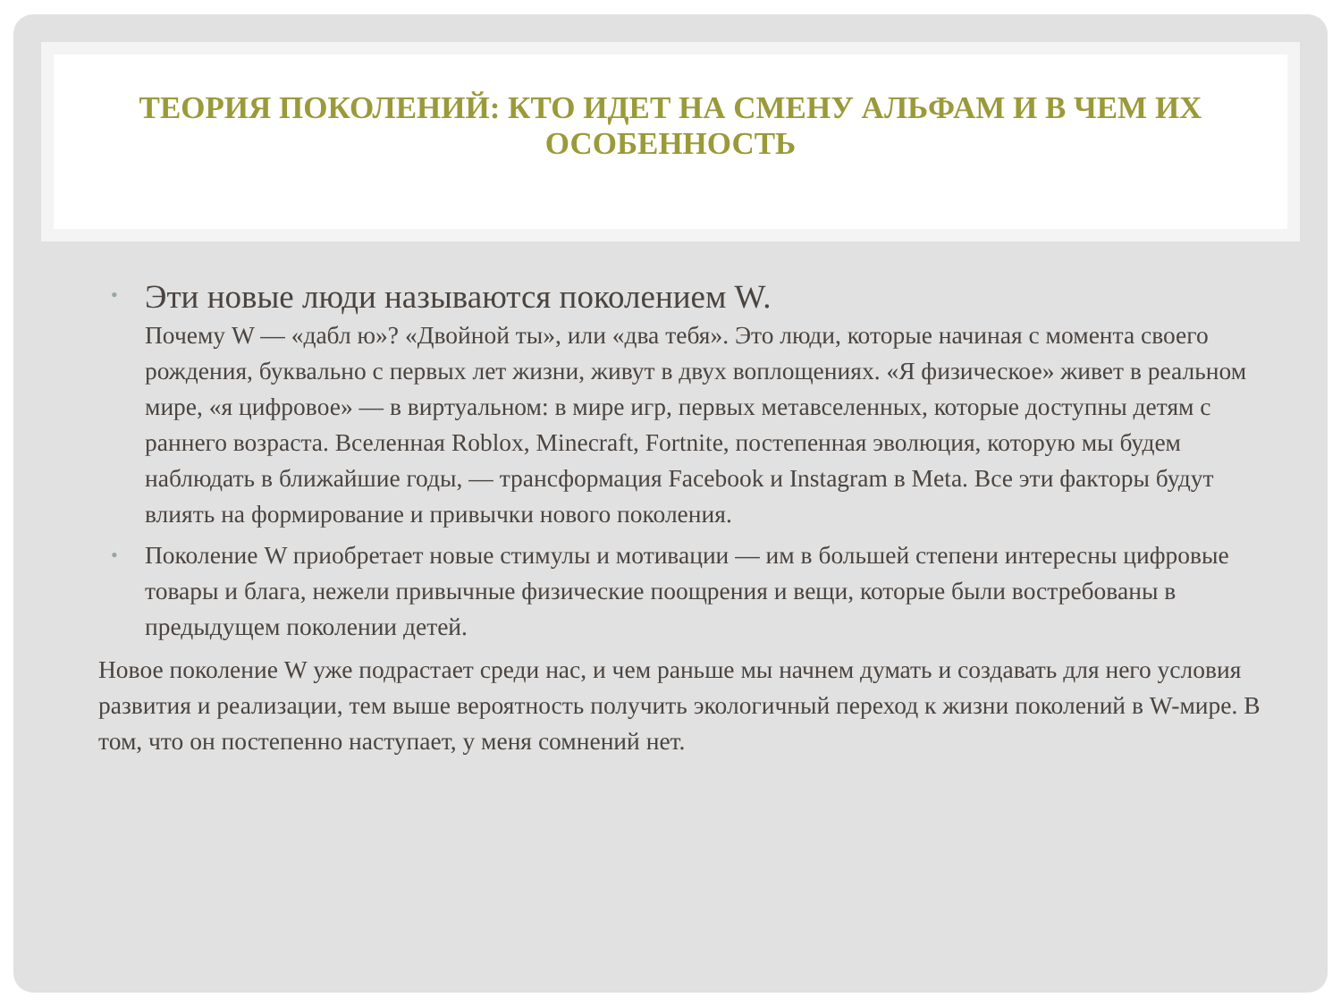ТЕОРИЯ ПОКОЛЕНИЙ: КТО ИДЕТ НА СМЕНУ АЛЬФАМ И В ЧЕМ ИХ ОСОБЕННОСТЬ
• Эти новые люди называются поколением W.
Почему W — «дабл ю»? «Двойной ты», или «два тебя». Это люди, которые начиная с момента своего рождения, буквально с первых лет жизни, живут в двух воплощениях. «Я физическое» живет в реальном мире, «я цифровое» — в виртуальном: в мире игр, первых метавселенных, которые доступны детям с раннего возраста. Вселенная Roblox, Minecraft, Fortnite, постепенная эволюция, которую мы будем наблюдать в ближайшие годы, — трансформация Facebook и Instagram в Meta. Все эти факторы будут влиять на формирование и привычки нового поколения.
• Поколение W приобретает новые стимулы и мотивации — им в большей степени интересны цифровые товары и блага, нежели привычные физические поощрения и вещи, которые были востребованы в предыдущем поколении детей.
Новое поколение W уже подрастает среди нас, и чем раньше мы начнем думать и создавать для него условия развития и реализации, тем выше вероятность получить экологичный переход к жизни поколений в W-мире. В том, что он постепенно наступает, у меня сомнений нет.